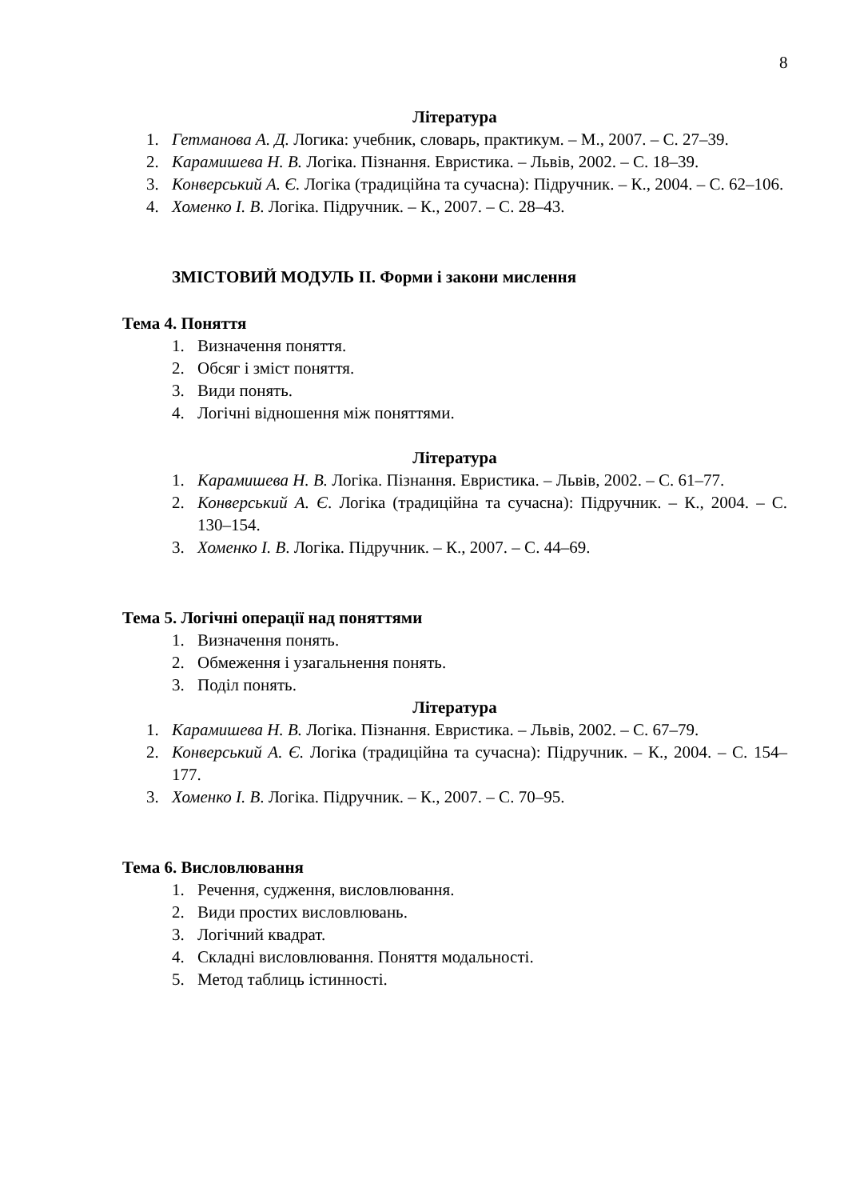8
Література
1. Гетманова А. Д. Логика: учебник, словарь, практикум. – М., 2007. – С. 27–39.
2. Карамишева Н. В. Логіка. Пізнання. Евристика. – Львів, 2002. – С. 18–39.
3. Конверський А. Є. Логіка (традиційна та сучасна): Підручник. – К., 2004. – С. 62–106.
4. Хоменко І. В. Логіка. Підручник. – К., 2007. – С. 28–43.
ЗМІСТОВИЙ МОДУЛЬ ІІ. Форми і закони мислення
Тема 4. Поняття
1. Визначення поняття.
2. Обсяг і зміст поняття.
3. Види понять.
4. Логічні відношення між поняттями.
Література
1. Карамишева Н. В. Логіка. Пізнання. Евристика. – Львів, 2002. – С. 61–77.
2. Конверський А. Є. Логіка (традиційна та сучасна): Підручник. – К., 2004. – С. 130–154.
3. Хоменко І. В. Логіка. Підручник. – К., 2007. – С. 44–69.
Тема 5. Логічні операції над поняттями
1. Визначення понять.
2. Обмеження і узагальнення понять.
3. Поділ понять.
Література
1. Карамишева Н. В. Логіка. Пізнання. Евристика. – Львів, 2002. – С. 67–79.
2. Конверський А. Є. Логіка (традиційна та сучасна): Підручник. – К., 2004. – С. 154–177.
3. Хоменко І. В. Логіка. Підручник. – К., 2007. – С. 70–95.
Тема 6. Висловлювання
1. Речення, судження, висловлювання.
2. Види простих висловлювань.
3. Логічний квадрат.
4. Складні висловлювання. Поняття модальності.
5. Метод таблиць істинності.